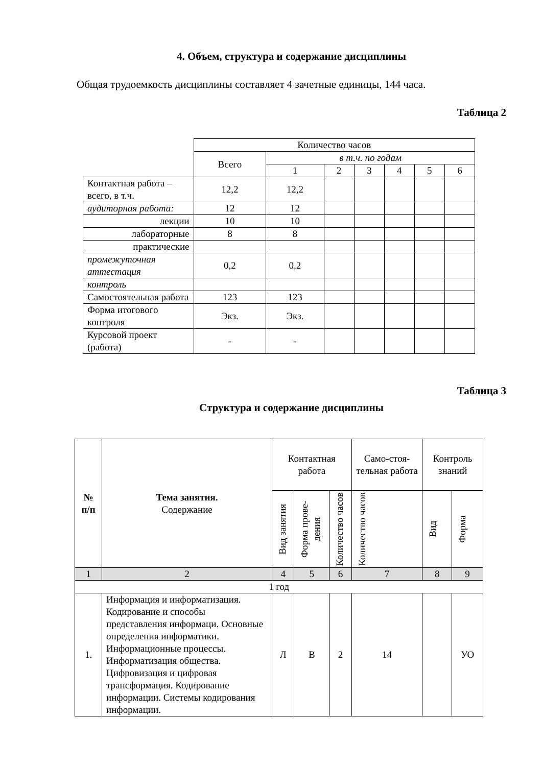4. Объем, структура и содержание дисциплины
Общая трудоемкость дисциплины составляет 4 зачетные единицы, 144 часа.
Таблица 2
| | Количество часов | | | | | | |
| | Всего | в т.ч. по годам | | | | | |
| | | 1 | 2 | 3 | 4 | 5 | 6 |
| Контактная работа – всего, в т.ч. | 12,2 | 12,2 | | | | | |
| аудиторная работа: | 12 | 12 | | | | | |
| лекции | 10 | 10 | | | | | |
| лабораторные | 8 | 8 | | | | | |
| практические | | | | | | | |
| промежуточная аттестация | 0,2 | 0,2 | | | | | |
| контроль | | | | | | | |
| Самостоятельная работа | 123 | 123 | | | | | |
| Форма итогового контроля | Экз. | Экз. | | | | | |
| Курсовой проект (работа) | - | - | | | | | |
Таблица 3
Структура и содержание дисциплины
| № п/п | Тема занятия. Содержание | Контактная работа | | | Само-стоя-тельная работа | Контроль знаний | |
| --- | --- | --- | --- | --- | --- | --- | --- |
| | | Вид занятия | Форма прове-дения | Количество часов | Количество часов | Вид | Форма |
| 1 | 2 | 4 | 5 | 6 | 7 | 8 | 9 |
| 1 год | | | | | | | |
| 1. | Информация и информатизация. Кодирование и способы представления информаци. Основные определения информатики. Информационные процессы. Информатизация общества. Цифровизация и цифровая трансформация. Кодирование информации. Системы кодирования информации. | Л | В | 2 | 14 | | УО |